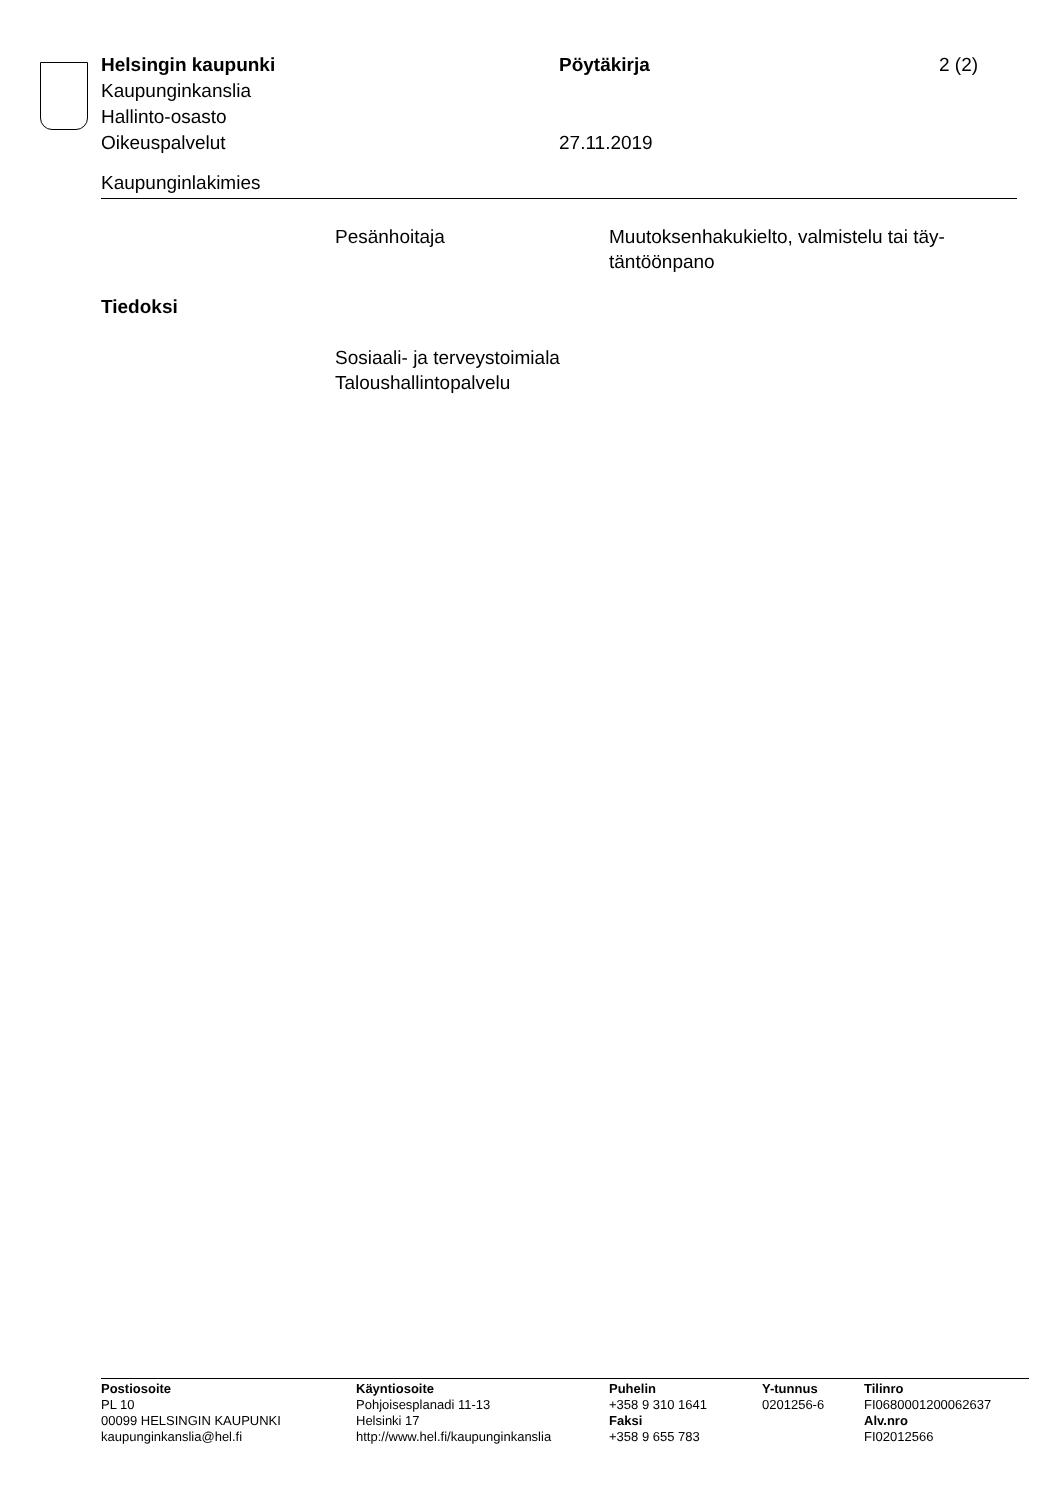Helsingin kaupunki Pöytäkirja 2 (2)
Kaupunginkanslia
Hallinto-osasto
Oikeuspalvelut 27.11.2019
Kaupunginlakimies
Pesänhoitaja Muutoksenhakukielto, valmistelu tai täy-
täntöönpano
Tiedoksi
Sosiaali- ja terveystoimiala
Taloushallintopalvelu
Postiosoite
PL 10
00099 HELSINGIN KAUPUNKI
kaupunginkanslia@hel.fi
Käyntiosoite
Pohjoisesplanadi 11-13
Helsinki 17
http://www.hel.fi/kaupunginkanslia
Puhelin
+358 9 310 1641
Faksi
+358 9 655 783
Y-tunnus
0201256-6
Tilinro
FI0680001200062637
Alv.nro
FI02012566